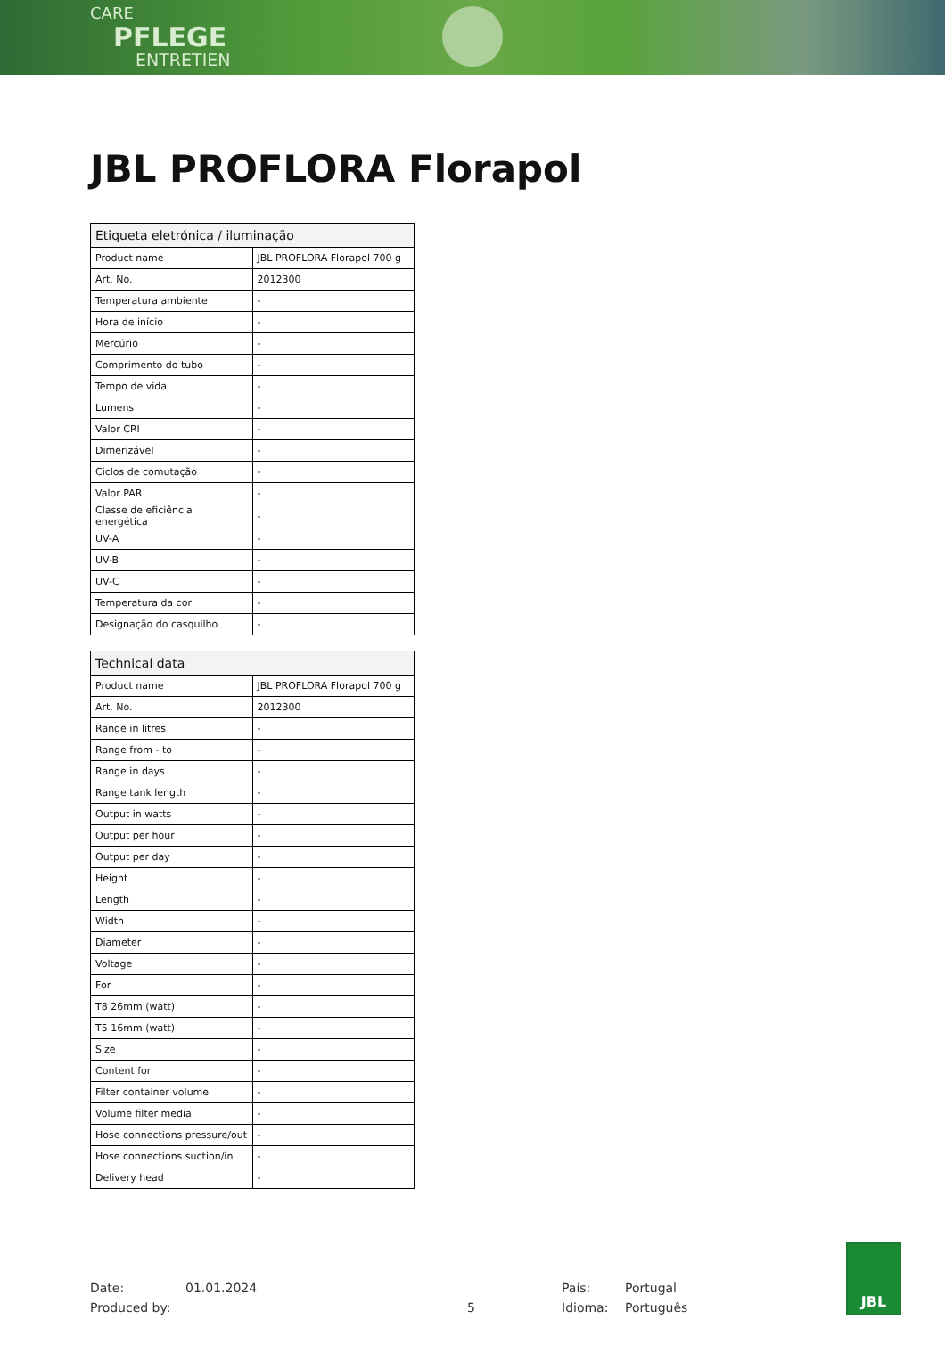CARE
PFLEGE
ENTRETIEN
JBL PROFLORA Florapol
| Etiqueta eletrónica / iluminação | |
| --- | --- |
| Product name | JBL PROFLORA Florapol 700 g |
| Art. No. | 2012300 |
| Temperatura ambiente | - |
| Hora de início | - |
| Mercúrio | - |
| Comprimento do tubo | - |
| Tempo de vida | - |
| Lumens | - |
| Valor CRI | - |
| Dimerizável | - |
| Ciclos de comutação | - |
| Valor PAR | - |
| Classe de eficiência energética | - |
| UV-A | - |
| UV-B | - |
| UV-C | - |
| Temperatura da cor | - |
| Designação do casquilho | - |
| Technical data | |
| --- | --- |
| Product name | JBL PROFLORA Florapol 700 g |
| Art. No. | 2012300 |
| Range in litres | - |
| Range from - to | - |
| Range in days | - |
| Range tank length | - |
| Output in watts | - |
| Output per hour | - |
| Output per day | - |
| Height | - |
| Length | - |
| Width | - |
| Diameter | - |
| Voltage | - |
| For | - |
| T8 26mm (watt) | - |
| T5 16mm (watt) | - |
| Size | - |
| Content for | - |
| Filter container volume | - |
| Volume filter media | - |
| Hose connections pressure/out | - |
| Hose connections suction/in | - |
| Delivery head | - |
Date: 01.01.2024 País: Portugal
Produced by: 5 Idioma: Português
JBL